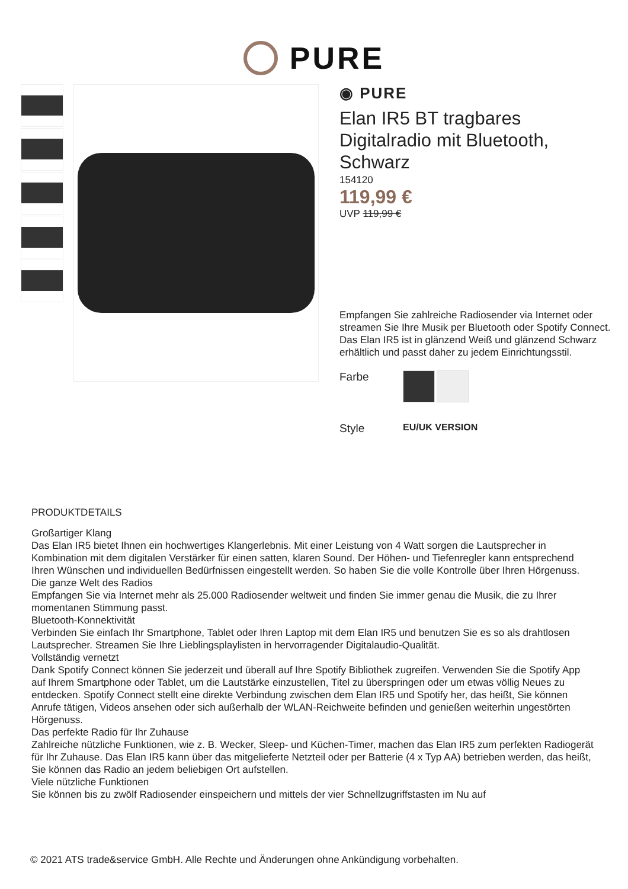PURE
◉ PURE
Elan IR5 BT tragbares Digitalradio mit Bluetooth, Schwarz
154120
119,99 €
UVP 119,99 €
Empfangen Sie zahlreiche Radiosender via Internet oder streamen Sie Ihre Musik per Bluetooth oder Spotify Connect. Das Elan IR5 ist in glänzend Weiß und glänzend Schwarz erhältlich und passt daher zu jedem Einrichtungsstil.
Farbe
Style
EU/UK VERSION
PRODUKTDETAILS
Großartiger Klang
Das Elan IR5 bietet Ihnen ein hochwertiges Klangerlebnis. Mit einer Leistung von 4 Watt sorgen die Lautsprecher in Kombination mit dem digitalen Verstärker für einen satten, klaren Sound. Der Höhen- und Tiefenregler kann entsprechend Ihren Wünschen und individuellen Bedürfnissen eingestellt werden. So haben Sie die volle Kontrolle über Ihren Hörgenuss.
Die ganze Welt des Radios
Empfangen Sie via Internet mehr als 25.000 Radiosender weltweit und finden Sie immer genau die Musik, die zu Ihrer momentanen Stimmung passt.
Bluetooth-Konnektivität
Verbinden Sie einfach Ihr Smartphone, Tablet oder Ihren Laptop mit dem Elan IR5 und benutzen Sie es so als drahtlosen Lautsprecher. Streamen Sie Ihre Lieblingsplaylisten in hervorragender Digitalaudio-Qualität.
Vollständig vernetzt
Dank Spotify Connect können Sie jederzeit und überall auf Ihre Spotify Bibliothek zugreifen. Verwenden Sie die Spotify App auf Ihrem Smartphone oder Tablet, um die Lautstärke einzustellen, Titel zu überspringen oder um etwas völlig Neues zu entdecken. Spotify Connect stellt eine direkte Verbindung zwischen dem Elan IR5 und Spotify her, das heißt, Sie können Anrufe tätigen, Videos ansehen oder sich außerhalb der WLAN-Reichweite befinden und genießen weiterhin ungestörten Hörgenuss.
Das perfekte Radio für Ihr Zuhause
Zahlreiche nützliche Funktionen, wie z. B. Wecker, Sleep- und Küchen-Timer, machen das Elan IR5 zum perfekten Radiogerät für Ihr Zuhause. Das Elan IR5 kann über das mitgelieferte Netzteil oder per Batterie (4 x Typ AA) betrieben werden, das heißt, Sie können das Radio an jedem beliebigen Ort aufstellen.
Viele nützliche Funktionen
Sie können bis zu zwölf Radiosender einspeichern und mittels der vier Schnellzugriffstasten im Nu auf
© 2021 ATS trade&service GmbH. Alle Rechte und Änderungen ohne Ankündigung vorbehalten.